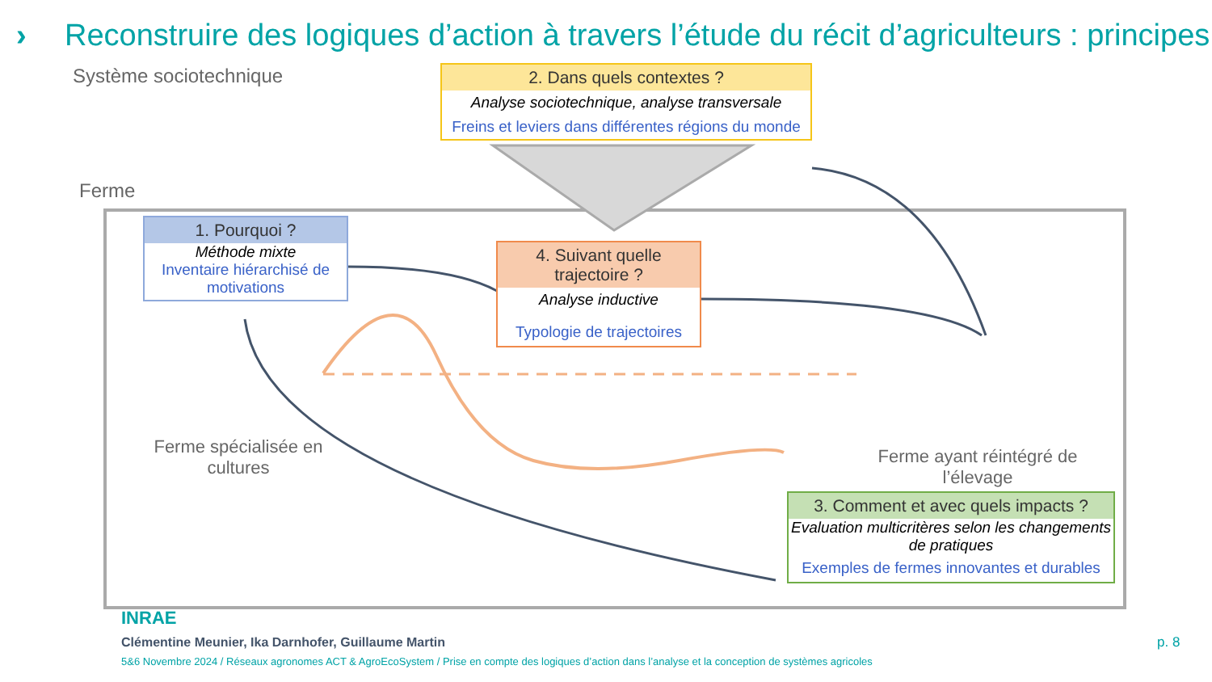› Reconstruire des logiques d’action à travers l’étude du récit d’agriculteurs : principes
Système sociotechnique
Ferme
2. Dans quels contextes ?
Analyse sociotechnique, analyse transversale
Freins et leviers dans différentes régions du monde
1. Pourquoi ?
Méthode mixte
Inventaire hiérarchisé de motivations
4. Suivant quelle trajectoire ?
Analyse inductive
Typologie de trajectoires
3. Comment et avec quels impacts ?
Evaluation multicritères selon les changements de pratiques
Exemples de fermes innovantes et durables
Ferme spécialisée en cultures
Ferme ayant réintégré de l’élevage
INRAE
Clémentine Meunier, Ika Darnhofer, Guillaume Martin
5&6 Novembre 2024 / Réseaux agronomes ACT & AgroEcoSystem / Prise en compte des logiques d’action dans l’analyse et la conception de systèmes agricoles
p. 8